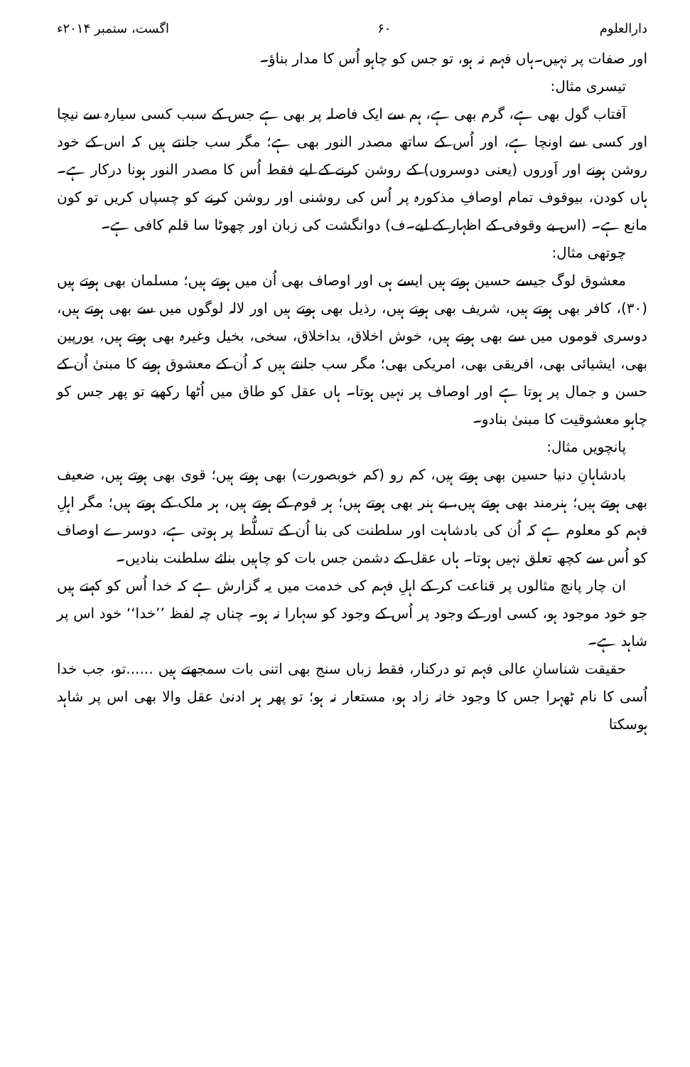دارالعلوم ۶۰ اگست، ستمبر ۲۰۱۴ء
اور صفات پر نہیں۔ہاں فہم نہ ہو، تو جس کو چاہو اُس کا مدار بناؤ۔
تیسری مثال:
آفتاب گول بھی ہے، گرم بھی ہے، ہم سے ایک فاصلہ پر بھی ہے جس کے سبب کسی سیارہ سے نیچا اور کسی سے اونچا ہے، اور اُس کے ساتھ مصدر النور بھی ہے؛ مگر سب جانتے ہیں کہ اس کے خود روشن ہونے اور اَوروں (یعنی دوسروں) کے روشن کرنے کے لیے فقط اُس کا مصدر النور ہونا درکار ہے۔ ہاں کودن، بیوقوف تمام اوصافِ مذکورہ پر اُس کی روشنی اور روشن کرنے کو چسپاں کریں تو کون مانع ہے۔ (اس بے وقوفی کے اظہار کے لیے۔ف) دوانگشت کی زبان اور چھوٹا سا قلم کافی ہے۔
چوتھی مثال:
معشوق لوگ جیسے حسین ہوتے ہیں ایسے ہی اور اوصاف بھی اُن میں ہوتے ہیں؛ مسلمان بھی ہوتے ہیں (۳۰)، کافر بھی ہوتے ہیں، شریف بھی ہوتے ہیں، رذیل بھی ہوتے ہیں اور لالہ لوگوں میں سے بھی ہوتے ہیں، دوسری قوموں میں سے بھی ہوتے ہیں، خوش اخلاق، بداخلاق، سخی، بخیل وغیرہ بھی ہوتے ہیں، یورپین بھی، ایشیائی بھی، افریقی بھی، امریکی بھی؛ مگر سب جانتے ہیں کہ اُن کے معشوق ہونے کا مبنیٰ اُن کے حسن و جمال پر ہوتا ہے اور اوصاف پر نہیں ہوتا۔ ہاں عقل کو طاق میں اُٹھا رکھیے تو پھر جس کو چاہو معشوقیت کا مبنیٰ بنادو۔
پانچویں مثال:
بادشاہانِ دنیا حسین بھی ہوتے ہیں، کم رو (کم خوبصورت) بھی ہوتے ہیں؛ قوی بھی ہوتے ہیں، ضعیف بھی ہوتے ہیں؛ ہنرمند بھی ہوتے ہیں، بے ہنر بھی ہوتے ہیں؛ ہر قوم کے ہوتے ہیں، ہر ملک کے ہوتے ہیں؛ مگر اہلِ فہم کو معلوم ہے کہ اُن کی بادشاہت اور سلطنت کی بنا اُن کے تسلُّط پر ہوتی ہے، دوسرے اوصاف کو اُس سے کچھ تعلق نہیں ہوتا۔ ہاں عقل کے دشمن جس بات کو چاہیں بنائے سلطنت بنادیں۔
ان چار پانچ مثالوں پر قناعت کر کے اہلِ فہم کی خدمت میں یہ گزارش ہے کہ خدا اُس کو کہتے ہیں جو خود موجود ہو، کسی اور کے وجود پر اُس کے وجود کو سہارا نہ ہو۔ چناں چہ لفظ ’’خدا‘‘ خود اس پر شاہد ہے۔
حقیقت شناسانِ عالی فہم تو درکنار، فقط زباں سنج بھی اتنی بات سمجھتے ہیں ......تو، جب خدا اُسی کا نام ٹھہرا جس کا وجود خانہ زاد ہو، مستعار نہ ہو؛ تو پھر ہر ادنیٰ عقل والا بھی اس پر شاہد ہوسکتا